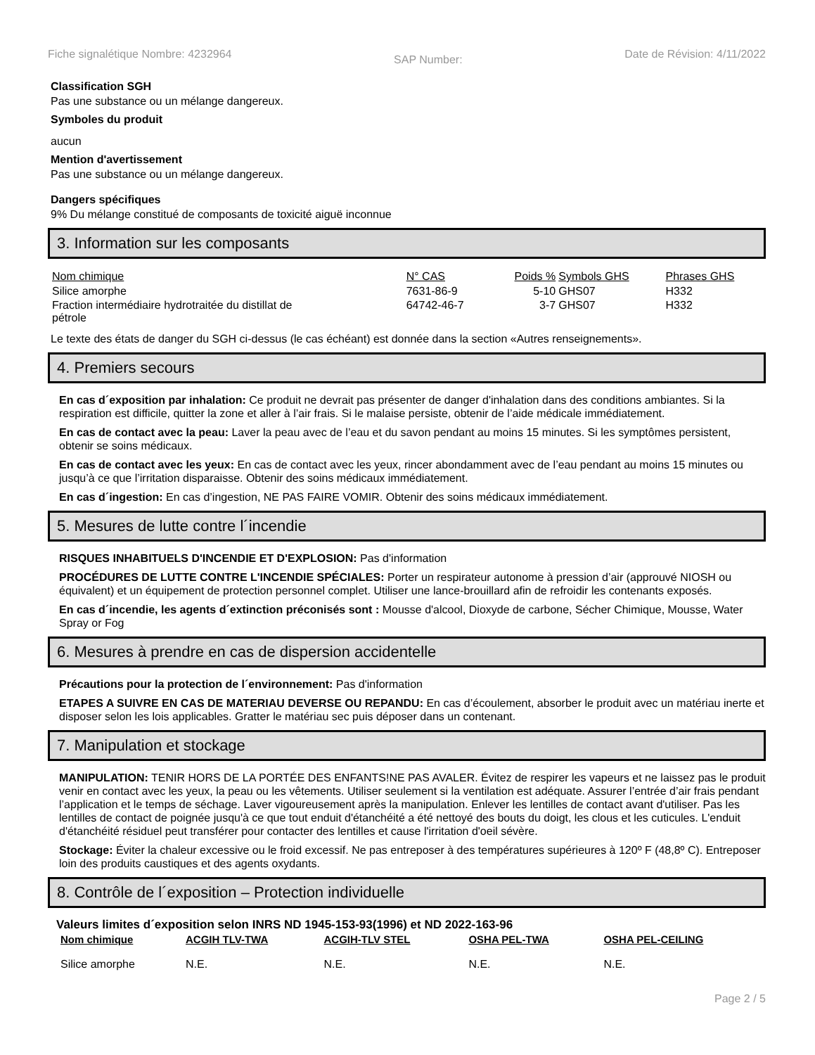Fiche signalétique Nombre: 4232964 SAP Number: Date de Révision: 4/11/2022
Classification SGH
Pas une substance ou un mélange dangereux.
Symboles du produit
aucun
Mention d'avertissement
Pas une substance ou un mélange dangereux.
Dangers spécifiques
9% Du mélange constitué de composants de toxicité aiguë inconnue
3. Information sur les composants
| Nom chimique | N° CAS | Poids % | Symbols GHS | Phrases GHS |
| --- | --- | --- | --- | --- |
| Silice amorphe | 7631-86-9 | 5-10 | GHS07 | H332 |
| Fraction intermédiaire hydrotraitée du distillat de pétrole | 64742-46-7 | 3-7 | GHS07 | H332 |
Le texte des états de danger du SGH ci-dessus (le cas échéant) est donnée dans la section «Autres renseignements».
4. Premiers secours
En cas d´exposition par inhalation: Ce produit ne devrait pas présenter de danger d'inhalation dans des conditions ambiantes. Si la respiration est difficile, quitter la zone et aller à l’air frais. Si le malaise persiste, obtenir de l’aide médicale immédiatement.
En cas de contact avec la peau: Laver la peau avec de l’eau et du savon pendant au moins 15 minutes. Si les symptômes persistent, obtenir se soins médicaux.
En cas de contact avec les yeux: En cas de contact avec les yeux, rincer abondamment avec de l’eau pendant au moins 15 minutes ou jusqu’à ce que l’irritation disparaisse. Obtenir des soins médicaux immédiatement.
En cas d´ingestion: En cas d’ingestion, NE PAS FAIRE VOMIR. Obtenir des soins médicaux immédiatement.
5. Mesures de lutte contre l´incendie
RISQUES INHABITUELS D'INCENDIE ET D'EXPLOSION: Pas d'information
PROCÉDURES DE LUTTE CONTRE L'INCENDIE SPÉCIALES: Porter un respirateur autonome à pression d’air (approuvé NIOSH ou équivalent) et un équipement de protection personnel complet. Utiliser une lance-brouillard afin de refroidir les contenants exposés.
En cas d´incendie, les agents d´extinction préconisés sont : Mousse d'alcool, Dioxyde de carbone, Sécher Chimique, Mousse, Water Spray or Fog
6. Mesures à prendre en cas de dispersion accidentelle
Précautions pour la protection de l´environnement: Pas d'information
ETAPES A SUIVRE EN CAS DE MATERIAU DEVERSE OU REPANDU: En cas d’écoulement, absorber le produit avec un matériau inerte et disposer selon les lois applicables. Gratter le matériau sec puis déposer dans un contenant.
7. Manipulation et stockage
MANIPULATION: TENIR HORS DE LA PORTÉE DES ENFANTS!NE PAS AVALER. Évitez de respirer les vapeurs et ne laissez pas le produit venir en contact avec les yeux, la peau ou les vêtements. Utiliser seulement si la ventilation est adéquate. Assurer l’entrée d’air frais pendant l’application et le temps de séchage. Laver vigoureusement après la manipulation. Enlever les lentilles de contact avant d'utiliser. Pas les lentilles de contact de poignée jusqu'à ce que tout enduit d'étanchéité a été nettoyé des bouts du doigt, les clous et les cuticules. L'enduit d'étanchéité résiduel peut transférer pour contacter des lentilles et cause l'irritation d'oeil sévère.
Stockage: Éviter la chaleur excessive ou le froid excessif. Ne pas entreposer à des températures supérieures à 120º F (48,8º C). Entreposer loin des produits caustiques et des agents oxydants.
8. Contrôle de l´exposition – Protection individuelle
Valeurs limites d´exposition selon INRS ND 1945-153-93(1996) et ND 2022-163-96
| Nom chimique | ACGIH TLV-TWA | ACGIH-TLV STEL | OSHA PEL-TWA | OSHA PEL-CEILING |
| --- | --- | --- | --- | --- |
| Silice amorphe | N.E. | N.E. | N.E. | N.E. |
Page 2 / 5